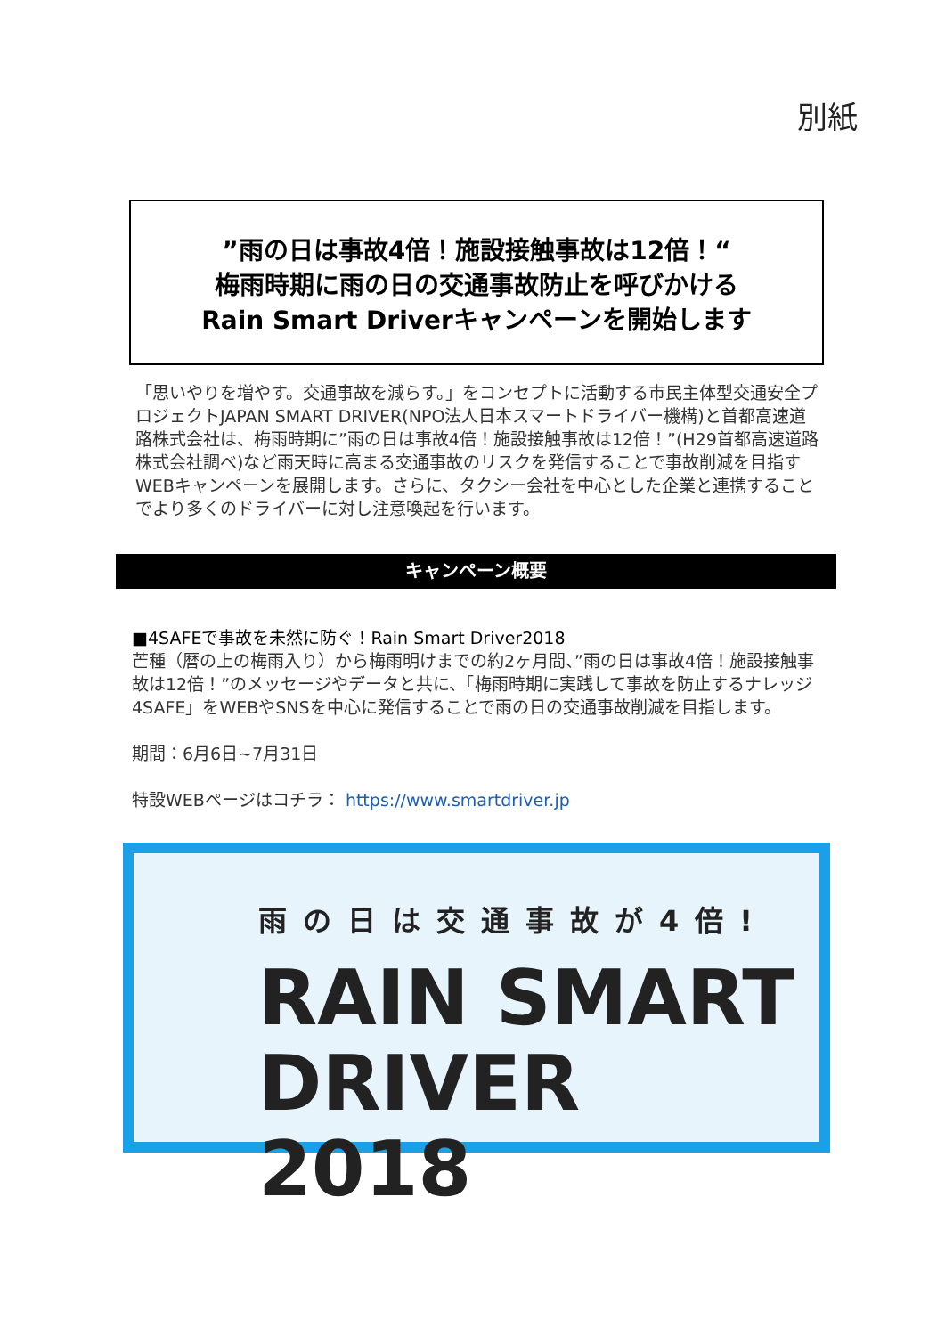別紙
”雨の日は事故4倍！施設接触事故は12倍！“
梅雨時期に雨の日の交通事故防止を呼びかける
Rain Smart Driverキャンペーンを開始します
「思いやりを増やす。交通事故を減らす。」をコンセプトに活動する市民主体型交通安全プロジェクトJAPAN SMART DRIVER(NPO法人日本スマートドライバー機構)と首都高速道路株式会社は、梅雨時期に”雨の日は事故4倍！施設接触事故は12倍！”(H29首都高速道路株式会社調べ)など雨天時に高まる交通事故のリスクを発信することで事故削減を目指すWEBキャンペーンを展開します。さらに、タクシー会社を中心とした企業と連携することでより多くのドライバーに対し注意喚起を行います。
キャンペーン概要
■4SAFEで事故を未然に防ぐ！Rain Smart Driver2018
芒種（暦の上の梅雨入り）から梅雨明けまでの約2ヶ月間、”雨の日は事故4倍！施設接触事故は12倍！”のメッセージやデータと共に、「梅雨時期に実践して事故を防止するナレッジ 4SAFE」をWEBやSNSを中心に発信することで雨の日の交通事故削減を目指します。
期間：6月6日~7月31日
特設WEBページはコチラ： https://www.smartdriver.jp
雨の日は交通事故が4倍!
RAIN SMART
DRIVER 2018